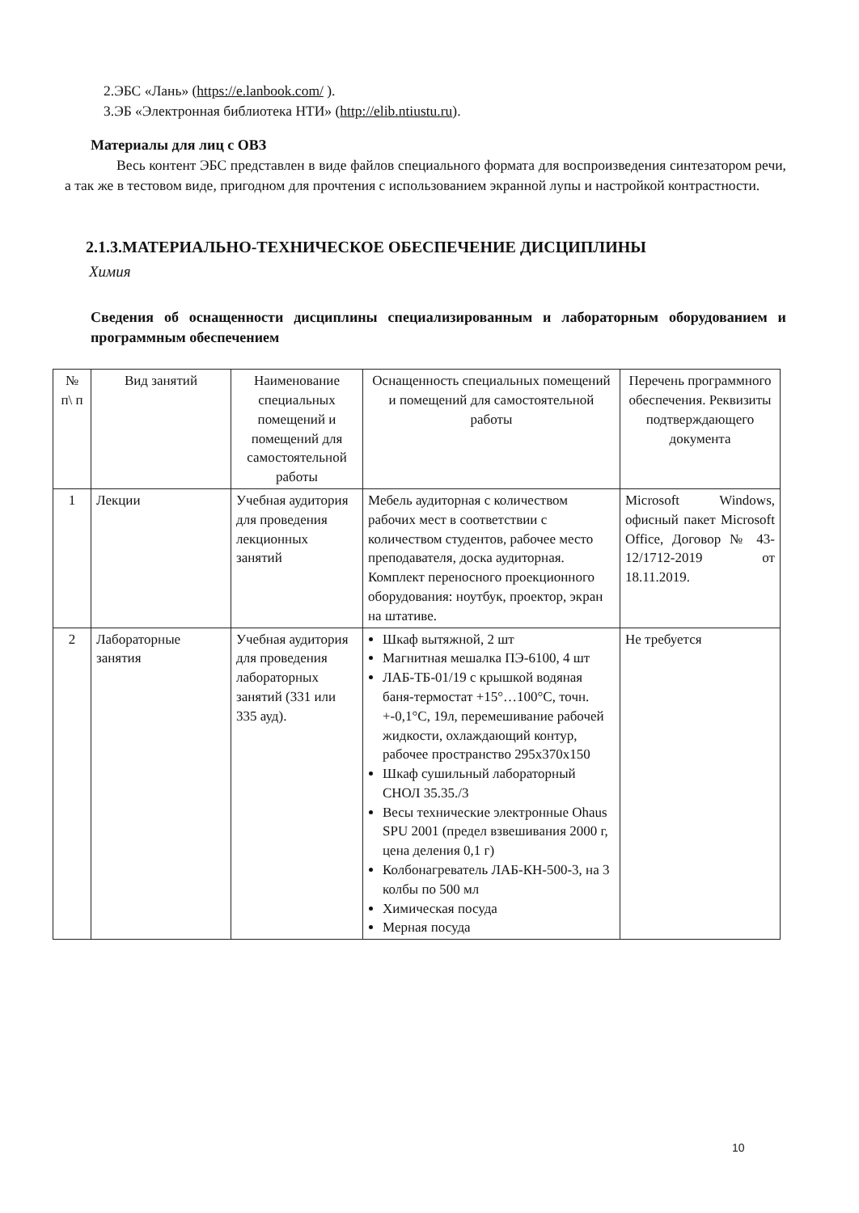2.ЭБС «Лань» (https://e.lanbook.com/ ).
3.ЭБ «Электронная библиотека НТИ» (http://elib.ntiustu.ru).
Материалы для лиц с ОВЗ
Весь контент ЭБС представлен в виде файлов специального формата для воспроизведения синтезатором речи, а так же в тестовом виде, пригодном для прочтения с использованием экранной лупы и настройкой контрастности.
2.1.3.МАТЕРИАЛЬНО-ТЕХНИЧЕСКОЕ ОБЕСПЕЧЕНИЕ ДИСЦИПЛИНЫ
Химия
Сведения об оснащенности дисциплины специализированным и лабораторным оборудованием и программным обеспечением
| № п\ п | Вид занятий | Наименование специальных помещений и помещений для самостоятельной работы | Оснащенность специальных помещений и помещений для самостоятельной работы | Перечень программного обеспечения. Реквизиты подтверждающего документа |
| --- | --- | --- | --- | --- |
| 1 | Лекции | Учебная аудитория для проведения лекционных занятий | Мебель аудиторная с количеством рабочих мест в соответствии с количеством студентов, рабочее место преподавателя, доска аудиторная. Комплект переносного проекционного оборудования: ноутбук, проектор, экран на штативе. | Microsoft Windows, офисный пакет Microsoft Office, Договор № 43-12/1712-2019 от 18.11.2019. |
| 2 | Лабораторные занятия | Учебная аудитория для проведения лабораторных занятий (331 или 335 ауд). | Шкаф вытяжной, 2 шт Магнитная мешалка ПЭ-6100, 4 шт ЛАБ-ТБ-01/19 с крышкой водяная баня-термостат +15°…100°С, точн. +-0,1°С, 19л, перемешивание рабочей жидкости, охлаждающий контур, рабочее пространство 295x370x150 Шкаф сушильный лабораторный СНОЛ 35.35./3 Весы технические электронные Ohaus SPU 2001 (предел взвешивания 2000 г, цена деления 0,1 г) Колбонагреватель ЛАБ-КН-500-3, на 3 колбы по 500 мл Химическая посуда Мерная посуда | Не требуется |
10